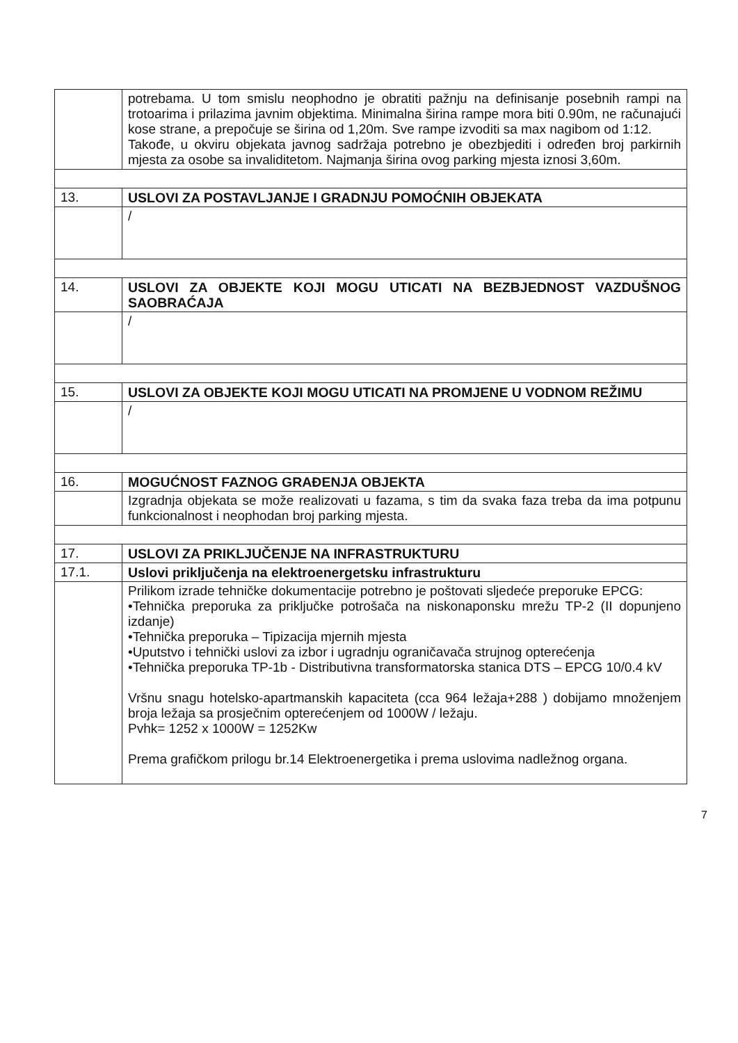| | potrebama. U tom smislu neophodno je obratiti pažnju na definisanje posebnih rampi na trotoarima i prilazima javnim objektima. Minimalna širina rampe mora biti 0.90m, ne računajući kose strane, a prepočuje se širina od 1,20m. Sve rampe izvoditi sa max nagibom od 1:12. Takođe, u okviru objekata javnog sadržaja potrebno je obezbjediti i određen broj parkirnih mjesta za osobe sa invaliditetom. Najmanja širina ovog parking mjesta iznosi 3,60m. |
| 13. | USLOVI ZA POSTAVLJANJE I GRADNJU POMOĆNIH OBJEKATA |
| | / |
| 14. | USLOVI ZA OBJEKTE KOJI MOGU UTICATI NA BEZBJEDNOST VAZDUŠNOG SAOBRAĆAJA |
| | / |
| 15. | USLOVI ZA OBJEKTE KOJI MOGU UTICATI NA PROMJENE U VODNOM REŽIMU |
| | / |
| 16. | MOGUĆNOST FAZNOG GRAĐENJA OBJEKTA |
| | Izgradnja objekata se može realizovati u fazama, s tim da svaka faza treba da ima potpunu funkcionalnost i neophodan broj parking mjesta. |
| 17. | USLOVI ZA PRIKLJUČENJE NA INFRASTRUKTURU |
| 17.1. | Uslovi priključenja na elektroenergetsku infrastrukturu |
| | Prilikom izrade tehničke dokumentacije potrebno je poštovati sljedeće preporuke EPCG: •Tehnička preporuka za priključke potrošača na niskonaponsku mrežu TP-2 (II dopunjeno izdanje) •Tehnička preporuka – Tipizacija mjernih mjesta •Uputstvo i tehnički uslovi za izbor i ugradnju ograničavača strujnog opterećenja •Tehnička preporuka TP-1b - Distributivna transformatorska stanica DTS – EPCG 10/0.4 kV Vršnu snagu hotelsko-apartmanskih kapaciteta (cca 964 ležaja+288 ) dobijamo množenjem broja ležaja sa prosječnim opterećenjem od 1000W / ležaju. Pvhk= 1252 x 1000W = 1252Kw Prema grafičkom prilogu br.14 Elektroenergetika i prema uslovima nadležnog organa. |
7